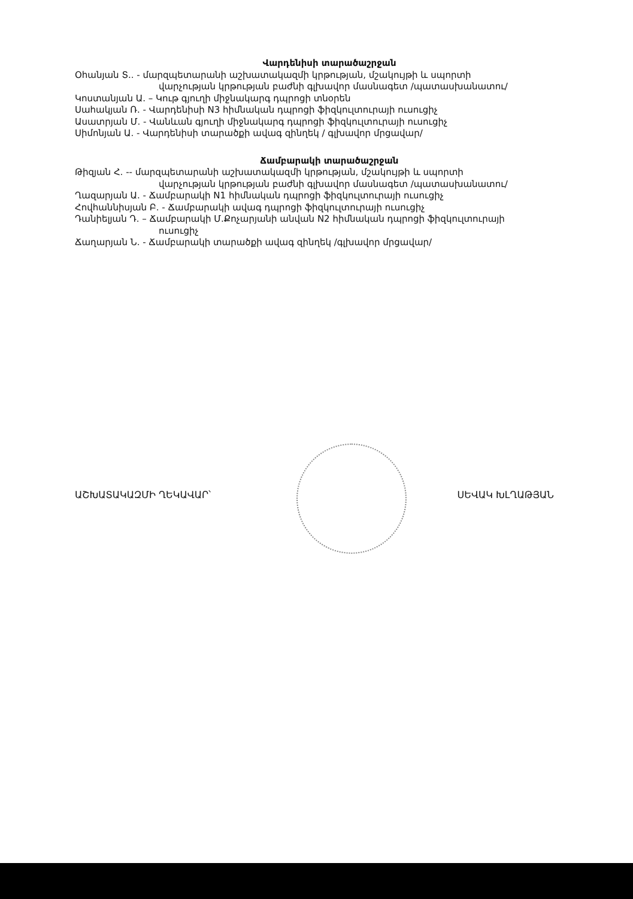Վարդենիսի տարածաշրջան
Օհանյան Տ.. - մարզպետարանի աշխատակազմի կրթության, մշակույթի և սպորտի
վարչության կրթության բաժնի գլխավոր մասնագետ /պատասխանատու/
Կոստանյան Ա. – Կութ գյուղի միջնակարգ դպրոցի տնօրեն
Սահակյան Ռ. - Վարդենիսի N3 հիմնական դպրոցի ֆիզկուլտուրայի ուսուցիչ
Ասատրյան Մ. - Վանևան գյուղի միջնակարգ դպրոցի ֆիզկուլտուրայի ուսուցիչ
Սիմոնյան Ա. - Վարդենիսի տարածքի ավագ զինղեկ / գլխավոր մրցավար/
Ճամբարակի տարածաշրջան
Թիզյան Հ. -- մարզպետարանի աշխատակազմի կրթության, մշակույթի և սպորտի
վարչության կրթության բաժնի գլխավոր մասնագետ /պատասխանատու/
Ղազարյան Ա. - Ճամբարակի N1 հիմնական դպրոցի ֆիզկուլտուրայի ուսուցիչ
Հովհաննիսյան Բ. - Ճամբարակի ավագ դպրոցի ֆիզկուլտուրայի ուսուցիչ
Դանիելյան Դ. – Ճամբարակի Մ.Քոչարյանի անվան N2 հիմնական դպրոցի ֆիզկուլտուրայի
ուսուցիչ
Ճաղարյան Ն. - Ճամբարակի տարածքի ավագ զինղեկ /գլխավոր մրցավար/
ԱՇԽԱՏԱԿԱԶՄԻ ՂԵԿԱՎԱՐ՝ ՍԵՎԱԿ ԽԼՂԱԹՅԱՆ